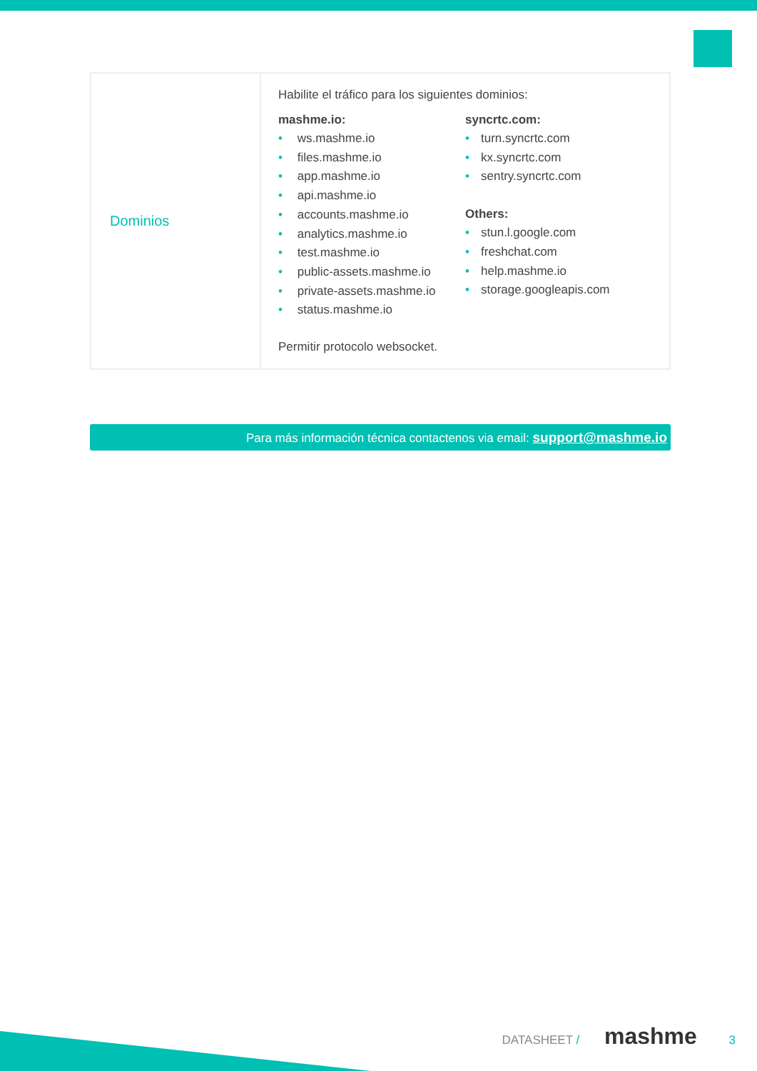| Dominios | Habilite el tráfico para los siguientes dominios: mashme.io: • ws.mashme.io • files.mashme.io • app.mashme.io • api.mashme.io • accounts.mashme.io • analytics.mashme.io • test.mashme.io • public-assets.mashme.io • private-assets.mashme.io • status.mashme.io syncrtc.com: • turn.syncrtc.com • kx.syncrtc.com • sentry.syncrtc.com Others: • stun.l.google.com • freshchat.com • help.mashme.io • storage.googleapis.com Permitir protocolo websocket. |
Para más información técnica contactenos via email: support@mashme.io
DATASHEET / mashme 3